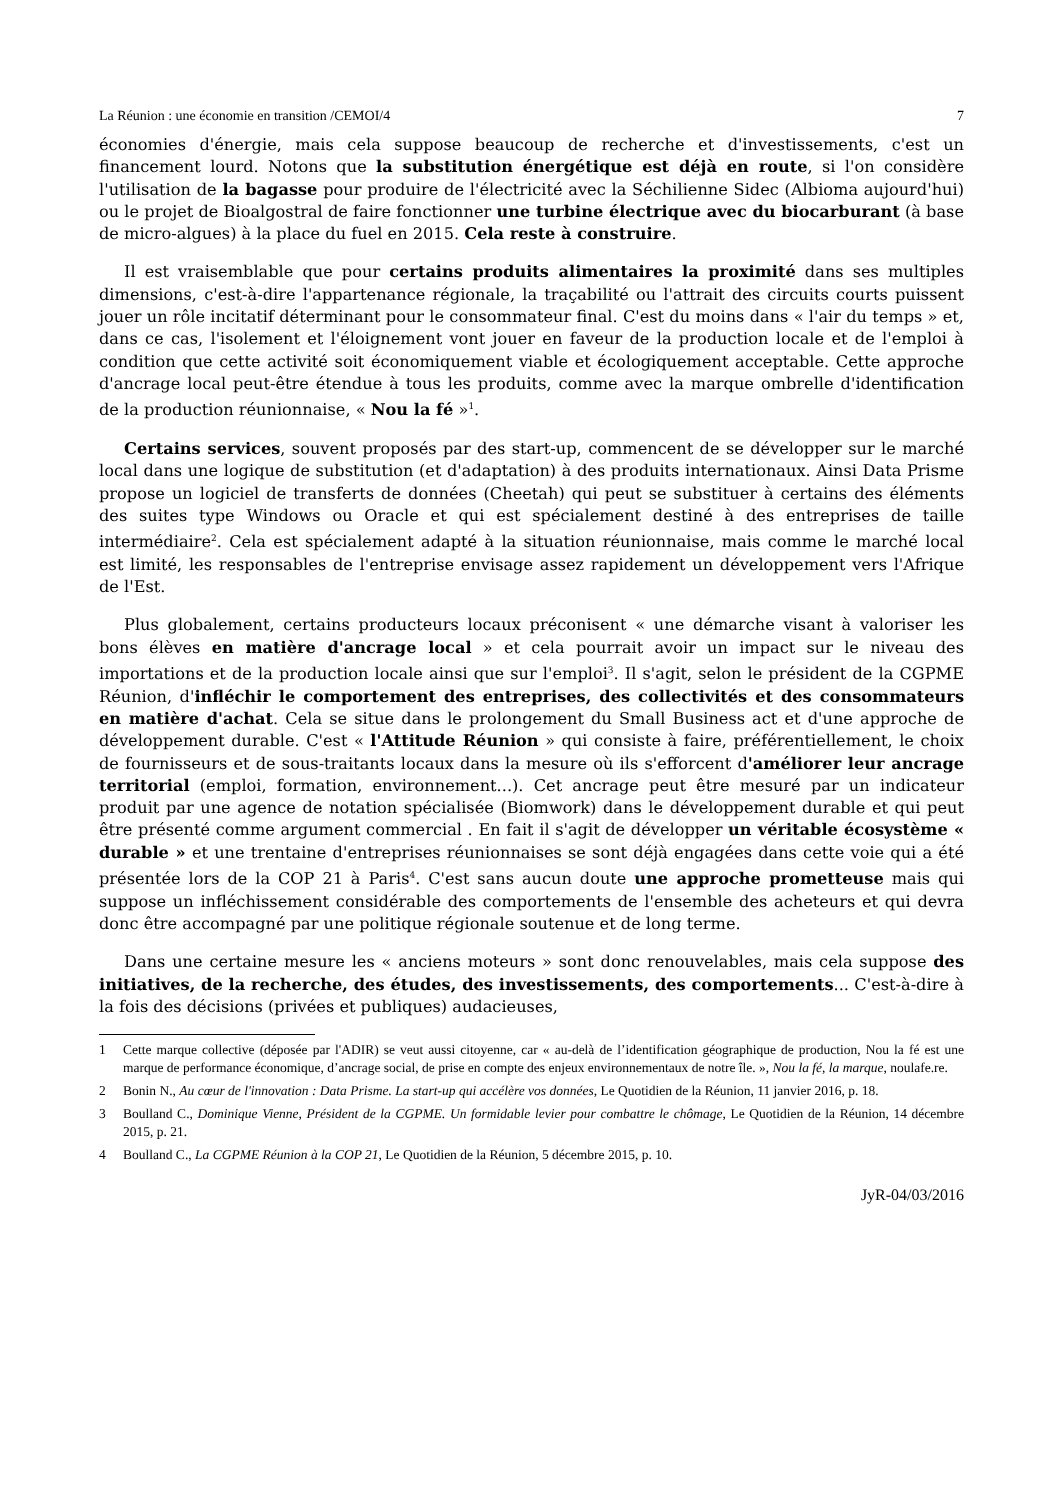La Réunion : une économie en transition /CEMOI/4 7
économies d'énergie, mais cela suppose beaucoup de recherche et d'investissements, c'est un financement lourd. Notons que la substitution énergétique est déjà en route, si l'on considère l'utilisation de la bagasse pour produire de l'électricité avec la Séchilienne Sidec (Albioma aujourd'hui) ou le projet de Bioalgostral de faire fonctionner une turbine électrique avec du biocarburant (à base de micro-algues) à la place du fuel en 2015. Cela reste à construire.
Il est vraisemblable que pour certains produits alimentaires la proximité dans ses multiples dimensions, c'est-à-dire l'appartenance régionale, la traçabilité ou l'attrait des circuits courts puissent jouer un rôle incitatif déterminant pour le consommateur final. C'est du moins dans « l'air du temps » et, dans ce cas, l'isolement et l'éloignement vont jouer en faveur de la production locale et de l'emploi à condition que cette activité soit économiquement viable et écologiquement acceptable. Cette approche d'ancrage local peut-être étendue à tous les produits, comme avec la marque ombrelle d'identification de la production réunionnaise, « Nou la fé »<sup>1</sup>.
Certains services, souvent proposés par des start-up, commencent de se développer sur le marché local dans une logique de substitution (et d'adaptation) à des produits internationaux. Ainsi Data Prisme propose un logiciel de transferts de données (Cheetah) qui peut se substituer à certains des éléments des suites type Windows ou Oracle et qui est spécialement destiné à des entreprises de taille intermédiaire<sup>2</sup>. Cela est spécialement adapté à la situation réunionnaise, mais comme le marché local est limité, les responsables de l'entreprise envisage assez rapidement un développement vers l'Afrique de l'Est.
Plus globalement, certains producteurs locaux préconisent « une démarche visant à valoriser les bons élèves en matière d'ancrage local » et cela pourrait avoir un impact sur le niveau des importations et de la production locale ainsi que sur l'emploi<sup>3</sup>. Il s'agit, selon le président de la CGPME Réunion, d'infléchir le comportement des entreprises, des collectivités et des consommateurs en matière d'achat. Cela se situe dans le prolongement du Small Business act et d'une approche de développement durable. C'est « l'Attitude Réunion » qui consiste à faire, préférentiellement, le choix de fournisseurs et de sous-traitants locaux dans la mesure où ils s'efforcent d'améliorer leur ancrage territorial (emploi, formation, environnement...). Cet ancrage peut être mesuré par un indicateur produit par une agence de notation spécialisée (Biomwork) dans le développement durable et qui peut être présenté comme argument commercial . En fait il s'agit de développer un véritable écosystème « durable » et une trentaine d'entreprises réunionnaises se sont déjà engagées dans cette voie qui a été présentée lors de la COP 21 à Paris<sup>4</sup>. C'est sans aucun doute une approche prometteuse mais qui suppose un infléchissement considérable des comportements de l'ensemble des acheteurs et qui devra donc être accompagné par une politique régionale soutenue et de long terme.
Dans une certaine mesure les « anciens moteurs » sont donc renouvelables, mais cela suppose des initiatives, de la recherche, des études, des investissements, des comportements... C'est-à-dire à la fois des décisions (privées et publiques) audacieuses,
1 Cette marque collective (déposée par l'ADIR) se veut aussi citoyenne, car « au-delà de l’identification géographique de production, Nou la fé est une marque de performance économique, d’ancrage social, de prise en compte des enjeux environnementaux de notre île. », Nou la fé, la marque, noulafe.re.
2 Bonin N., Au cœur de l'innovation : Data Prisme. La start-up qui accélère vos données, Le Quotidien de la Réunion, 11 janvier 2016, p. 18.
3 Boulland C., Dominique Vienne, Président de la CGPME. Un formidable levier pour combattre le chômage, Le Quotidien de la Réunion, 14 décembre 2015, p. 21.
4 Boulland C., La CGPME Réunion à la COP 21, Le Quotidien de la Réunion, 5 décembre 2015, p. 10.
JyR-04/03/2016